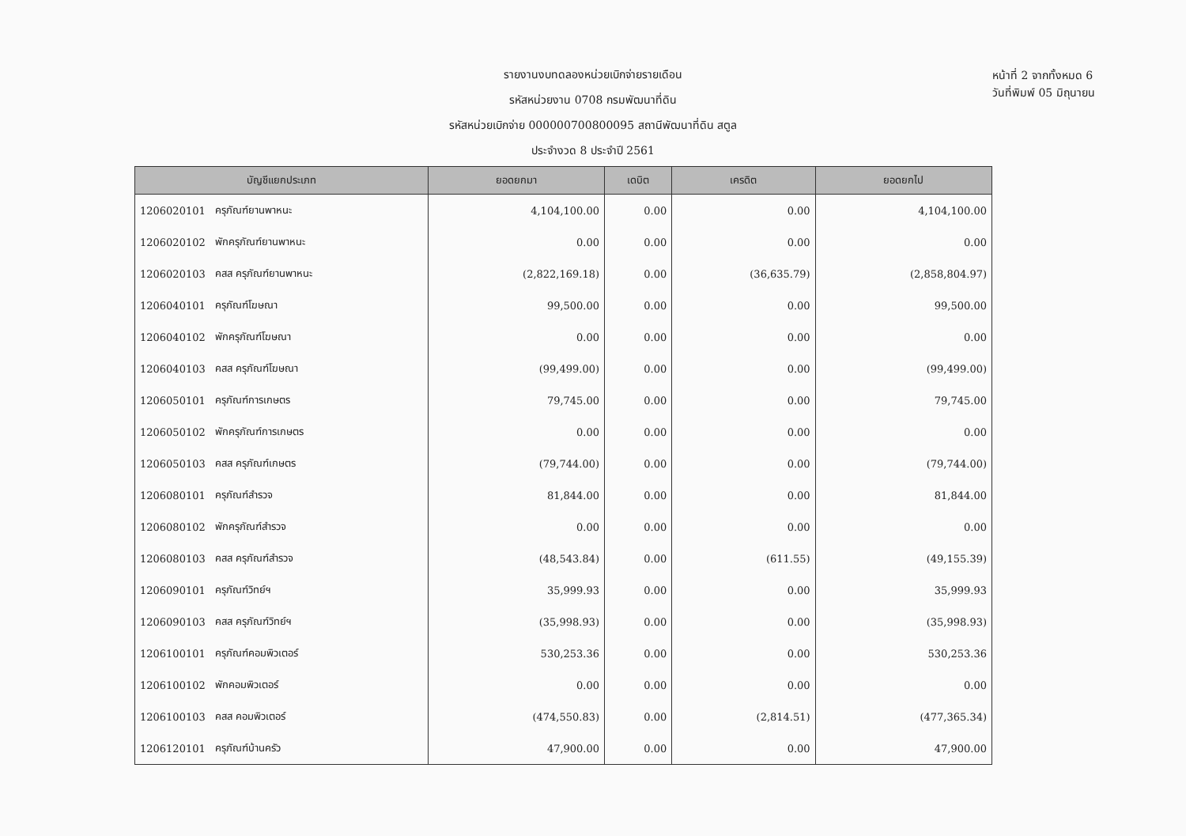รายงานงบทดลองหน่วยเบิกจ่ายรายเดือน
รหัสหน่วยงาน 0708 กรมพัฒนาที่ดิน
รหัสหน่วยเบิกจ่าย 000000700800095 สถานีพัฒนาที่ดิน สตูล
ประจำงวด 8 ประจำปี 2561
หน้าที่ 2 จากทั้งหมด 6
วันที่พิมพ์ 05 มิถุนายน
| บัญชีแยกประเภท | | ยอดยกมา | เดบิต | เครดิต | ยอดยกไป |
| --- | --- | --- | --- | --- | --- |
| 1206020101 | ครุภัณฑ์ยานพาหนะ | 4,104,100.00 | 0.00 | 0.00 | 4,104,100.00 |
| 1206020102 | พักครุภัณฑ์ยานพาหนะ | 0.00 | 0.00 | 0.00 | 0.00 |
| 1206020103 | คสส ครุภัณฑ์ยานพาหนะ | (2,822,169.18) | 0.00 | (36,635.79) | (2,858,804.97) |
| 1206040101 | ครุภัณฑ์โฆษณา | 99,500.00 | 0.00 | 0.00 | 99,500.00 |
| 1206040102 | พักครุภัณฑ์โฆษณา | 0.00 | 0.00 | 0.00 | 0.00 |
| 1206040103 | คสส ครุภัณฑ์โฆษณา | (99,499.00) | 0.00 | 0.00 | (99,499.00) |
| 1206050101 | ครุภัณฑ์การเกษตร | 79,745.00 | 0.00 | 0.00 | 79,745.00 |
| 1206050102 | พักครุภัณฑ์การเกษตร | 0.00 | 0.00 | 0.00 | 0.00 |
| 1206050103 | คสส ครุภัณฑ์เกษตร | (79,744.00) | 0.00 | 0.00 | (79,744.00) |
| 1206080101 | ครุภัณฑ์สำรวจ | 81,844.00 | 0.00 | 0.00 | 81,844.00 |
| 1206080102 | พักครุภัณฑ์สำรวจ | 0.00 | 0.00 | 0.00 | 0.00 |
| 1206080103 | คสส ครุภัณฑ์สำรวจ | (48,543.84) | 0.00 | (611.55) | (49,155.39) |
| 1206090101 | ครุภัณฑ์วิทย์ฯ | 35,999.93 | 0.00 | 0.00 | 35,999.93 |
| 1206090103 | คสส ครุภัณฑ์วิทย์ฯ | (35,998.93) | 0.00 | 0.00 | (35,998.93) |
| 1206100101 | ครุภัณฑ์คอมพิวเตอร์ | 530,253.36 | 0.00 | 0.00 | 530,253.36 |
| 1206100102 | พักคอมพิวเตอร์ | 0.00 | 0.00 | 0.00 | 0.00 |
| 1206100103 | คสส คอมพิวเตอร์ | (474,550.83) | 0.00 | (2,814.51) | (477,365.34) |
| 1206120101 | ครุภัณฑ์บ้านครัว | 47,900.00 | 0.00 | 0.00 | 47,900.00 |